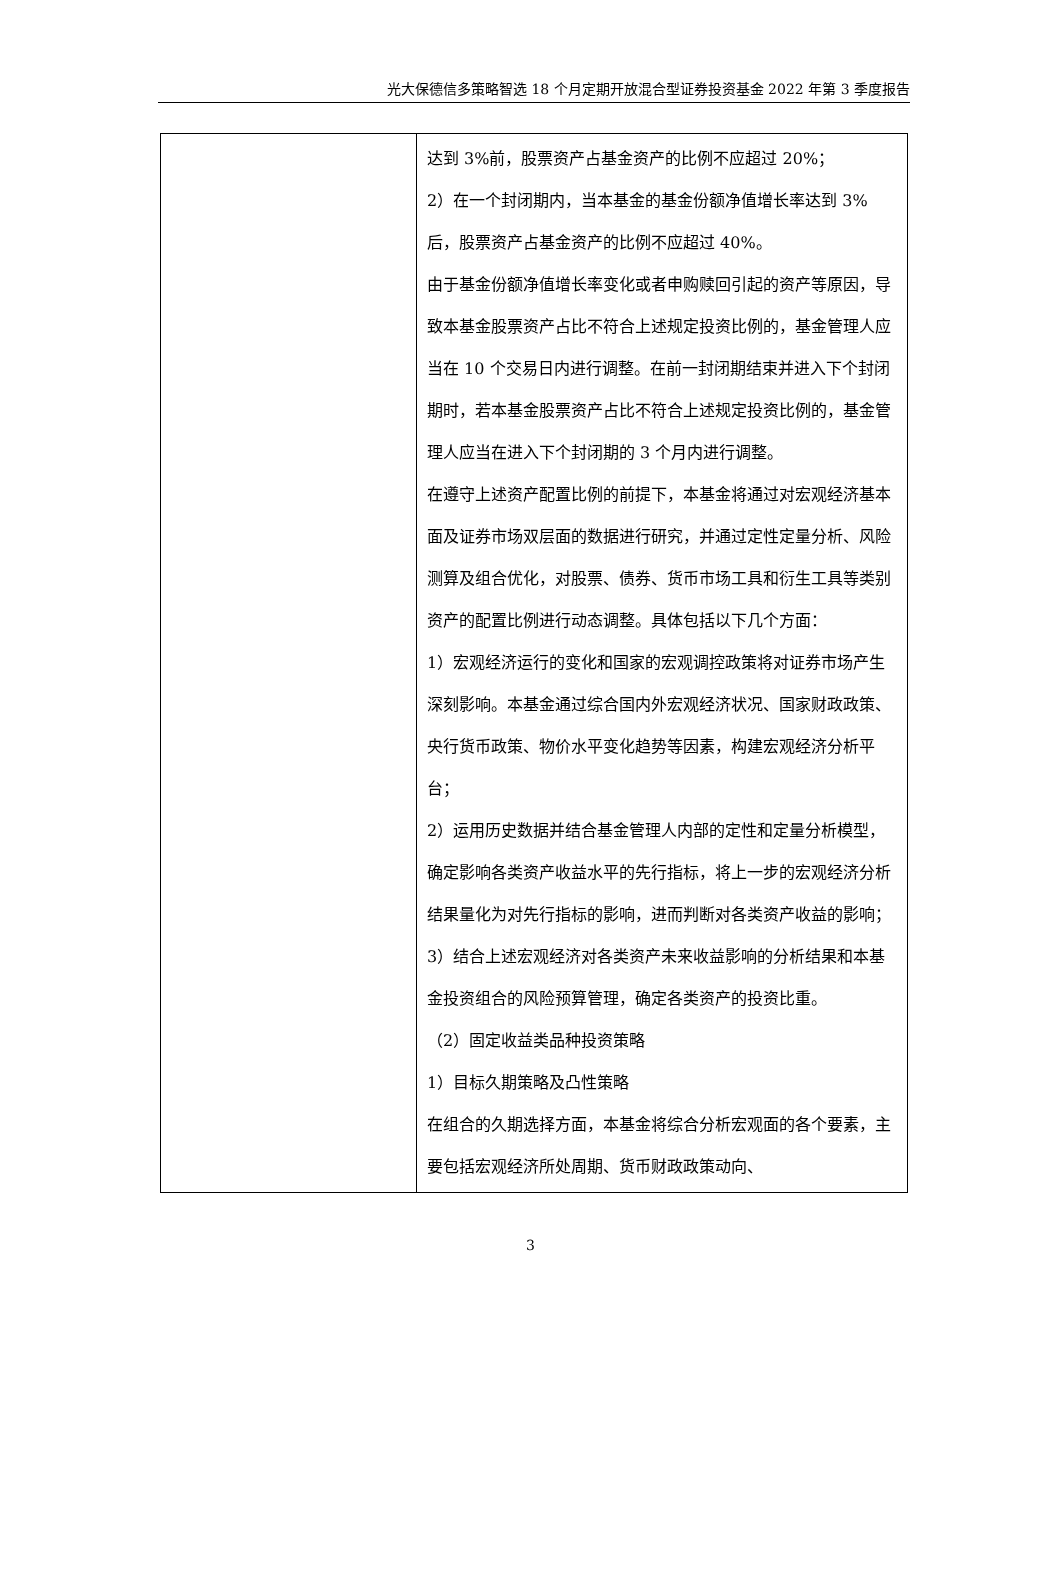光大保德信多策略智选 18 个月定期开放混合型证券投资基金 2022 年第 3 季度报告
| | 达到 3%前，股票资产占基金资产的比例不应超过 20%； 2）在一个封闭期内，当本基金的基金份额净值增长率达到 3%后，股票资产占基金资产的比例不应超过 40%。 由于基金份额净值增长率变化或者申购赎回引起的资产等原因，导致本基金股票资产占比不符合上述规定投资比例的，基金管理人应当在 10 个交易日内进行调整。在前一封闭期结束并进入下个封闭期时，若本基金股票资产占比不符合上述规定投资比例的，基金管理人应当在进入下个封闭期的 3 个月内进行调整。 在遵守上述资产配置比例的前提下，本基金将通过对宏观经济基本面及证券市场双层面的数据进行研究，并通过定性定量分析、风险测算及组合优化，对股票、债券、货币市场工具和衍生工具等类别资产的配置比例进行动态调整。具体包括以下几个方面： 1）宏观经济运行的变化和国家的宏观调控政策将对证券市场产生深刻影响。本基金通过综合国内外宏观经济状况、国家财政政策、央行货币政策、物价水平变化趋势等因素，构建宏观经济分析平台； 2）运用历史数据并结合基金管理人内部的定性和定量分析模型，确定影响各类资产收益水平的先行指标，将上一步的宏观经济分析结果量化为对先行指标的影响，进而判断对各类资产收益的影响； 3）结合上述宏观经济对各类资产未来收益影响的分析结果和本基金投资组合的风险预算管理，确定各类资产的投资比重。 （2）固定收益类品种投资策略 1）目标久期策略及凸性策略 在组合的久期选择方面，本基金将综合分析宏观面的各个要素，主要包括宏观经济所处周期、货币财政政策动向、 |
3